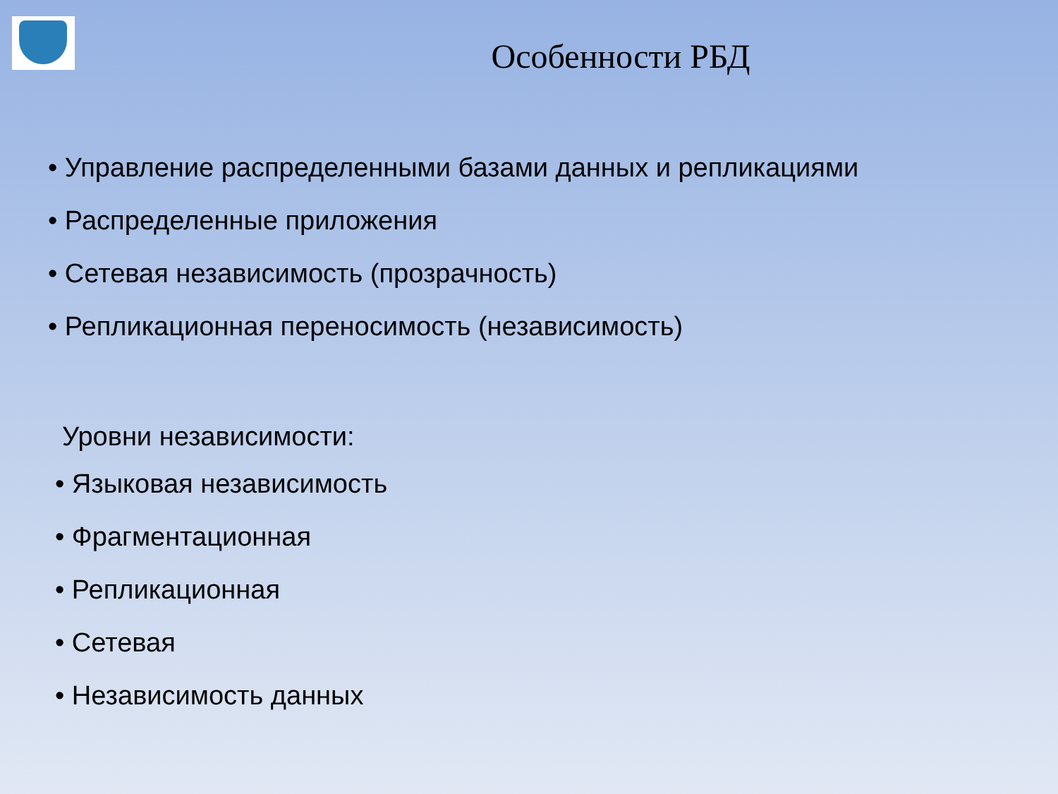Особенности РБД
• Управление распределенными базами данных и репликациями
• Распределенные приложения
• Сетевая независимость (прозрачность)
• Репликационная переносимость (независимость)
Уровни независимости:
• Языковая независимость
• Фрагментационная
• Репликационная
• Сетевая
• Независимость данных